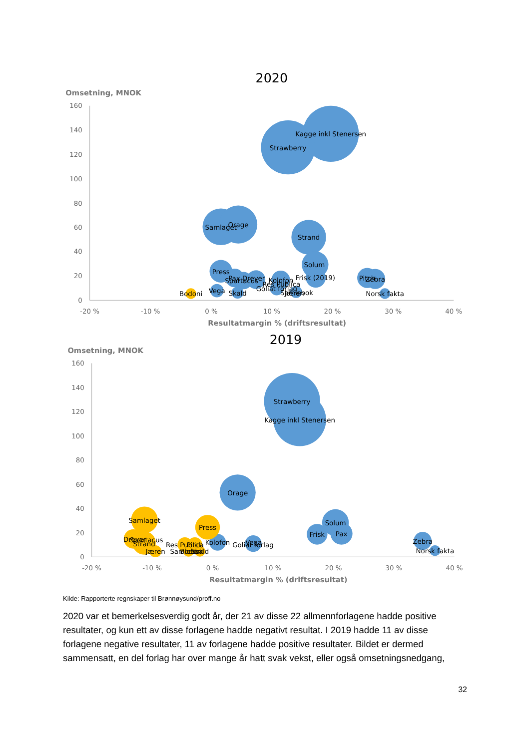2020
Omsetning, MNOK
160
140
120
100
80
60
40
20
0
-20 %
-10 %
0 %
10 %
20 %
30 %
40 %
Resultatmargin % (driftsresultat)
Kagge inkl Stenersen
Strawberry
Samlaget
Orage
Strand
Solum
Frisk (2019)
Press
Spartacus
Pax Dreyer
Kolofon
Res Publica
Goliat forlag
Samlebok
Jæren
Vega
Skald
Bodoni
Pitch
Zebra
Norsk fakta
2019
Omsetning, MNOK
160
140
120
100
80
60
40
20
0
-20 %
-10 %
0 %
10 %
20 %
30 %
40 %
Resultatmargin % (driftsresultat)
Strawberry
Kagge inkl Stenersen
Orage
Solum
Pax
Frisk
Kolofon
Goliat forlag
Vega
Zebra
Norsk fakta
Samlaget
Press
Dreyer
Spartacus
Strand
Jæren
Res Publica
Pitch
Samlebok
Bodoni
Skald
Kilde: Rapporterte regnskaper til Brønnøysund/proff.no
2020 var et bemerkelsesverdig godt år, der 21 av disse 22 allmennforlagene hadde positive resultater, og kun ett av disse forlagene hadde negativt resultat. I 2019 hadde 11 av disse forlagene negative resultater, 11 av forlagene hadde positive resultater. Bildet er dermed sammensatt, en del forlag har over mange år hatt svak vekst, eller også omsetningsnedgang,
32